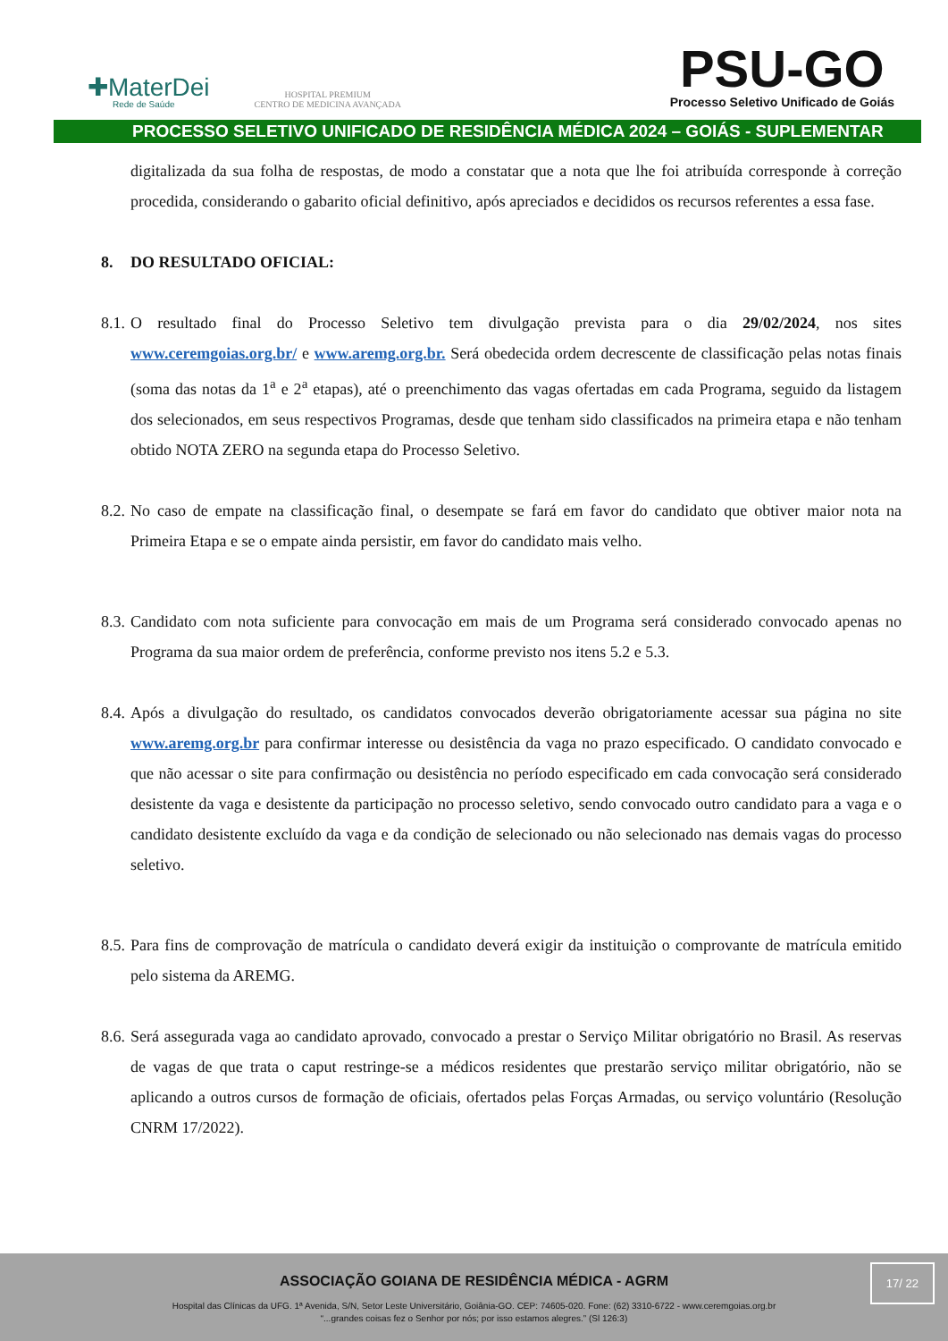✚MaterDei
Rede de Saúde
HOSPITAL PREMIUM
CENTRO DE MEDICINA AVANÇADA
PSU-GO
Processo Seletivo Unificado de Goiás
PROCESSO SELETIVO UNIFICADO DE RESIDÊNCIA MÉDICA 2024 – GOIÁS - SUPLEMENTAR
digitalizada da sua folha de respostas, de modo a constatar que a nota que lhe foi atribuída corresponde à correção procedida, considerando o gabarito oficial definitivo, após apreciados e decididos os recursos referentes a essa fase.
8. DO RESULTADO OFICIAL:
8.1. O resultado final do Processo Seletivo tem divulgação prevista para o dia 29/02/2024, nos sites www.ceremgoias.org.br/ e www.aremg.org.br. Será obedecida ordem decrescente de classificação pelas notas finais (soma das notas da 1<sup>a</sup> e 2<sup>a</sup> etapas), até o preenchimento das vagas ofertadas em cada Programa, seguido da listagem dos selecionados, em seus respectivos Programas, desde que tenham sido classificados na primeira etapa e não tenham obtido NOTA ZERO na segunda etapa do Processo Seletivo.
8.2. No caso de empate na classificação final, o desempate se fará em favor do candidato que obtiver maior nota na Primeira Etapa e se o empate ainda persistir, em favor do candidato mais velho.
8.3. Candidato com nota suficiente para convocação em mais de um Programa será considerado convocado apenas no Programa da sua maior ordem de preferência, conforme previsto nos itens 5.2 e 5.3.
8.4. Após a divulgação do resultado, os candidatos convocados deverão obrigatoriamente acessar sua página no site www.aremg.org.br para confirmar interesse ou desistência da vaga no prazo especificado. O candidato convocado e que não acessar o site para confirmação ou desistência no período especificado em cada convocação será considerado desistente da vaga e desistente da participação no processo seletivo, sendo convocado outro candidato para a vaga e o candidato desistente excluído da vaga e da condição de selecionado ou não selecionado nas demais vagas do processo seletivo.
8.5. Para fins de comprovação de matrícula o candidato deverá exigir da instituição o comprovante de matrícula emitido pelo sistema da AREMG.
8.6. Será assegurada vaga ao candidato aprovado, convocado a prestar o Serviço Militar obrigatório no Brasil. As reservas de vagas de que trata o caput restringe-se a médicos residentes que prestarão serviço militar obrigatório, não se aplicando a outros cursos de formação de oficiais, ofertados pelas Forças Armadas, ou serviço voluntário (Resolução CNRM 17/2022).
ASSOCIAÇÃO GOIANA DE RESIDÊNCIA MÉDICA - AGRM
Hospital das Clínicas da UFG. 1ª Avenida, S/N, Setor Leste Universitário, Goiânia-GO. CEP: 74605-020. Fone: (62) 3310-6722 - www.ceremgoias.org.br
“...grandes coisas fez o Senhor por nós; por isso estamos alegres.” (Sl 126:3)
17/ 22